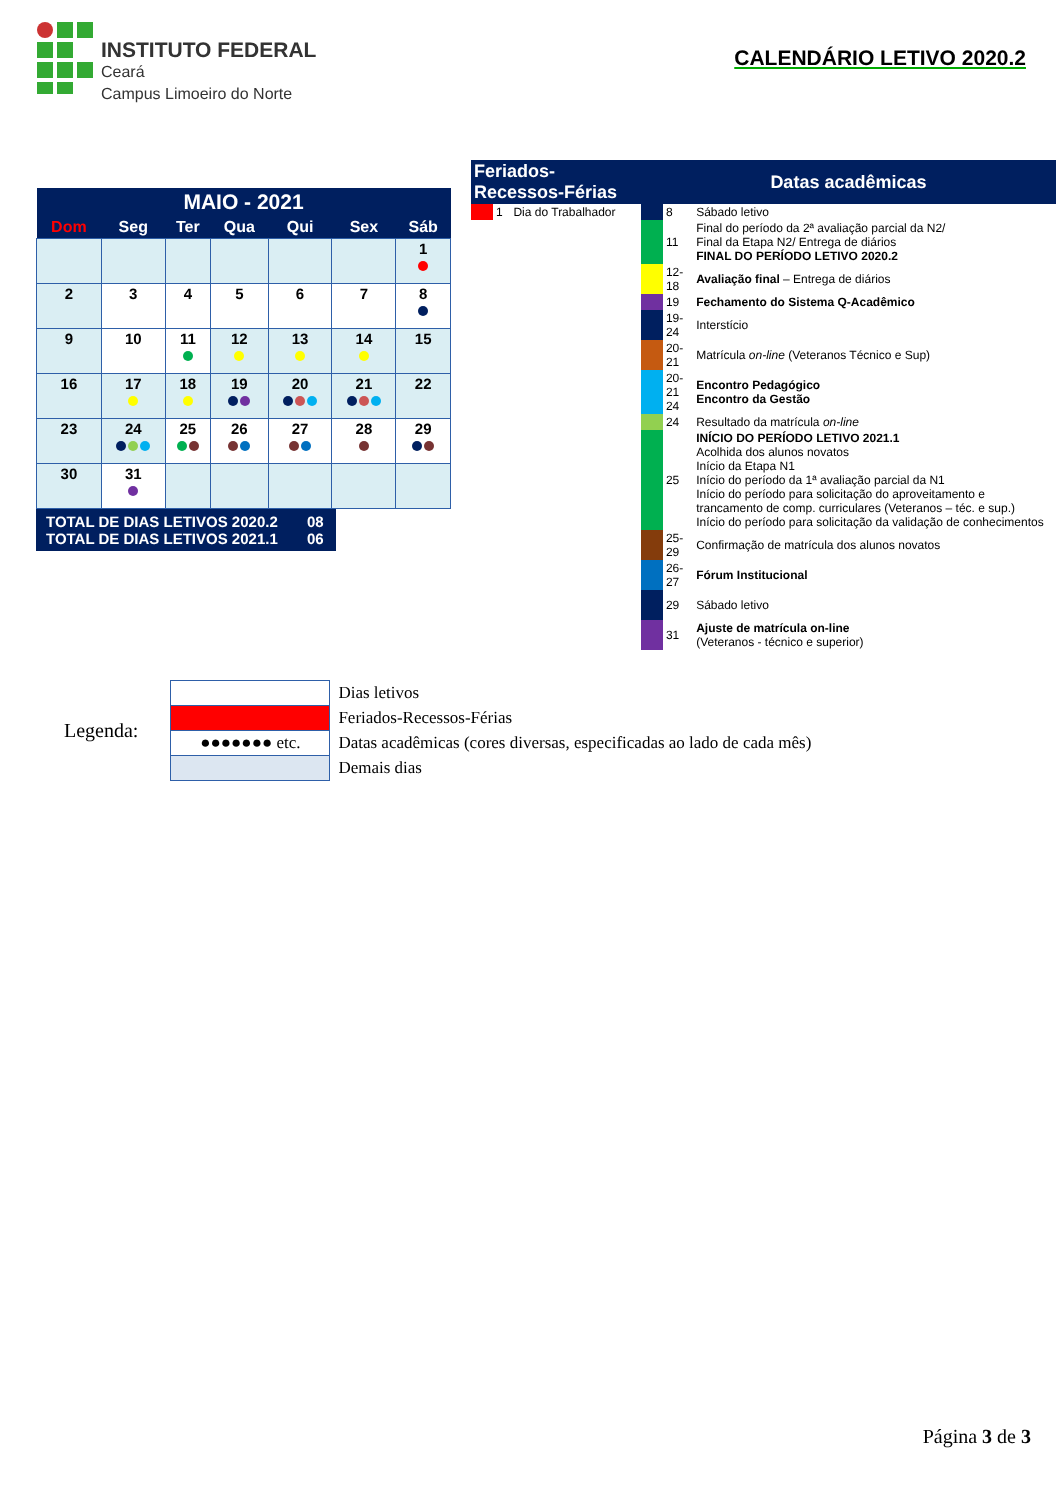INSTITUTO FEDERAL
Ceará
Campus Limoeiro do Norte
CALENDÁRIO LETIVO 2020.2
| MAIO - 2021 | | | | | | |
| --- | --- | --- | --- | --- | --- | --- |
| Dom | Seg | Ter | Qua | Qui | Sex | Sáb |
| | | | | | | 1 |
| 2 | 3 | 4 | 5 | 6 | 7 | 8 |
| 9 | 10 | 11 | 12 | 13 | 14 | 15 |
| 16 | 17 | 18 | 19 | 20 | 21 | 22 |
| 23 | 24 | 25 | 26 | 27 | 28 | 29 |
| 30 | 31 | | | | | |
TOTAL DE DIAS LETIVOS 2020.2 08
TOTAL DE DIAS LETIVOS 2021.1 06
| Feriados-Recessos-Férias | | | Datas acadêmicas | | |
| | 1 | Dia do Trabalhador | | 8 | Sábado letivo |
| | | | | 11 | Final do período da 2ª avaliação parcial da N2/ Final da Etapa N2/ Entrega de diários FINAL DO PERÍODO LETIVO 2020.2 |
| | | | | 12-18 | Avaliação final – Entrega de diários |
| | | | | 19 | Fechamento do Sistema Q-Acadêmico |
| | | | | 19-24 | Interstício |
| | | | | 20-21 | Matrícula on-line (Veteranos Técnico e Sup) |
| | | | | 20-21 24 | Encontro Pedagógico Encontro da Gestão |
| | | | | 24 | Resultado da matrícula on-line |
| | | | | 25 | INÍCIO DO PERÍODO LETIVO 2021.1 Acolhida dos alunos novatos Início da Etapa N1 Início do período da 1ª avaliação parcial da N1 Início do período para solicitação do aproveitamento e trancamento de comp. curriculares (Veteranos – téc. e sup.) Início do período para solicitação da validação de conhecimentos |
| | | | | 25-29 | Confirmação de matrícula dos alunos novatos |
| | | | | 26-27 | Fórum Institucional |
| | | | | 29 | Sábado letivo |
| | | | | 31 | Ajuste de matrícula on-line (Veteranos - técnico e superior) |
Legenda:
| | Dias letivos |
| | Feriados-Recessos-Férias |
| ●●●●●●● etc. | Datas acadêmicas (cores diversas, especificadas ao lado de cada mês) |
| | Demais dias |
Página 3 de 3